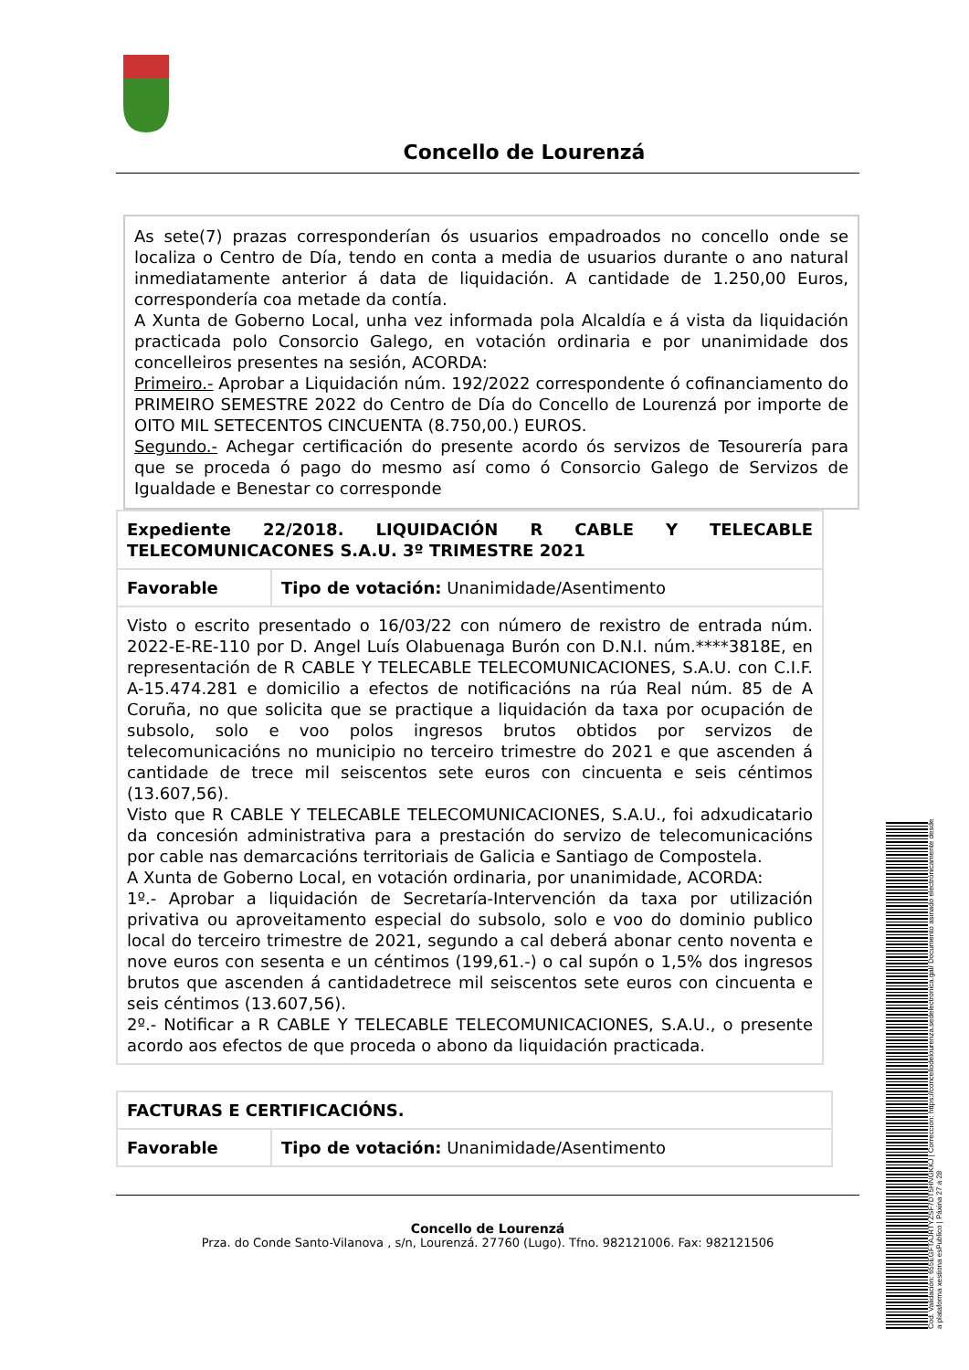Concello de Lourenzá
As sete(7) prazas corresponderían ós usuarios empadroados no concello onde se localiza o Centro de Día, tendo en conta a media de usuarios durante o ano natural inmediatamente anterior á data de liquidación. A cantidade de 1.250,00 Euros, correspondería coa metade da contía.
A Xunta de Goberno Local, unha vez informada pola Alcaldía e á vista da liquidación practicada polo Consorcio Galego, en votación ordinaria e por unanimidade dos concelleiros presentes na sesión, ACORDA:
Primeiro.- Aprobar a Liquidación núm. 192/2022 correspondente ó cofinanciamento do PRIMEIRO SEMESTRE 2022 do Centro de Día do Concello de Lourenzá por importe de OITO MIL SETECENTOS CINCUENTA (8.750,00.) EUROS.
Segundo.- Achegar certificación do presente acordo ós servizos de Tesourería para que se proceda ó pago do mesmo así como ó Consorcio Galego de Servizos de Igualdade e Benestar co corresponde
| Expediente 22/2018. LIQUIDACIÓN R CABLE Y TELECABLE TELECOMUNICACONES S.A.U. 3º TRIMESTRE 2021 | |
| Favorable | Tipo de votación: Unanimidade/Asentimento |
| Visto o escrito presentado o 16/03/22 con número de rexistro de entrada núm. 2022-E-RE-110 por D. Angel Luís Olabuenaga Burón con D.N.I. núm.****3818E, en representación de R CABLE Y TELECABLE TELECOMUNICACIONES, S.A.U. con C.I.F. A-15.474.281 e domicilio a efectos de notificacións na rúa Real núm. 85 de A Coruña, no que solicita que se practique a liquidación da taxa por ocupación de subsolo, solo e voo polos ingresos brutos obtidos por servizos de telecomunicacións no municipio no terceiro trimestre do 2021 e que ascenden á cantidade de trece mil seiscentos sete euros con cincuenta e seis céntimos (13.607,56). Visto que R CABLE Y TELECABLE TELECOMUNICACIONES, S.A.U., foi adxudicatario da concesión administrativa para a prestación do servizo de telecomunicacións por cable nas demarcacións territoriais de Galicia e Santiago de Compostela. A Xunta de Goberno Local, en votación ordinaria, por unanimidade, ACORDA: 1º.- Aprobar a liquidación de Secretaría-Intervención da taxa por utilización privativa ou aproveitamento especial do subsolo, solo e voo do dominio publico local do terceiro trimestre de 2021, segundo a cal deberá abonar cento noventa e nove euros con sesenta e un céntimos (199,61.-) o cal supón o 1,5% dos ingresos brutos que ascenden á cantidadetrece mil seiscentos sete euros con cincuenta e seis céntimos (13.607,56). 2º.- Notificar a R CABLE Y TELECABLE TELECOMUNICACIONES, S.A.U., o presente acordo aos efectos de que proceda o abono da liquidación practicada. | |
| FACTURAS E CERTIFICACIÓNS. | |
| Favorable | Tipo de votación: Unanimidade/Asentimento |
Concello de Lourenzá
Prza. do Conde Santo-Vilanova , s/n, Lourenzá. 27760 (Lugo). Tfno. 982121006. Fax: 982121506
Cod. Validación: 655EGFTAJRTYZSF7DT5HNGKKJ | Corrección: https://concellodelourenza.sedelectronica.gal/ Documento asinado electrónicamente desde a plataforma xestiona esPublico | Páxina 27 a 28